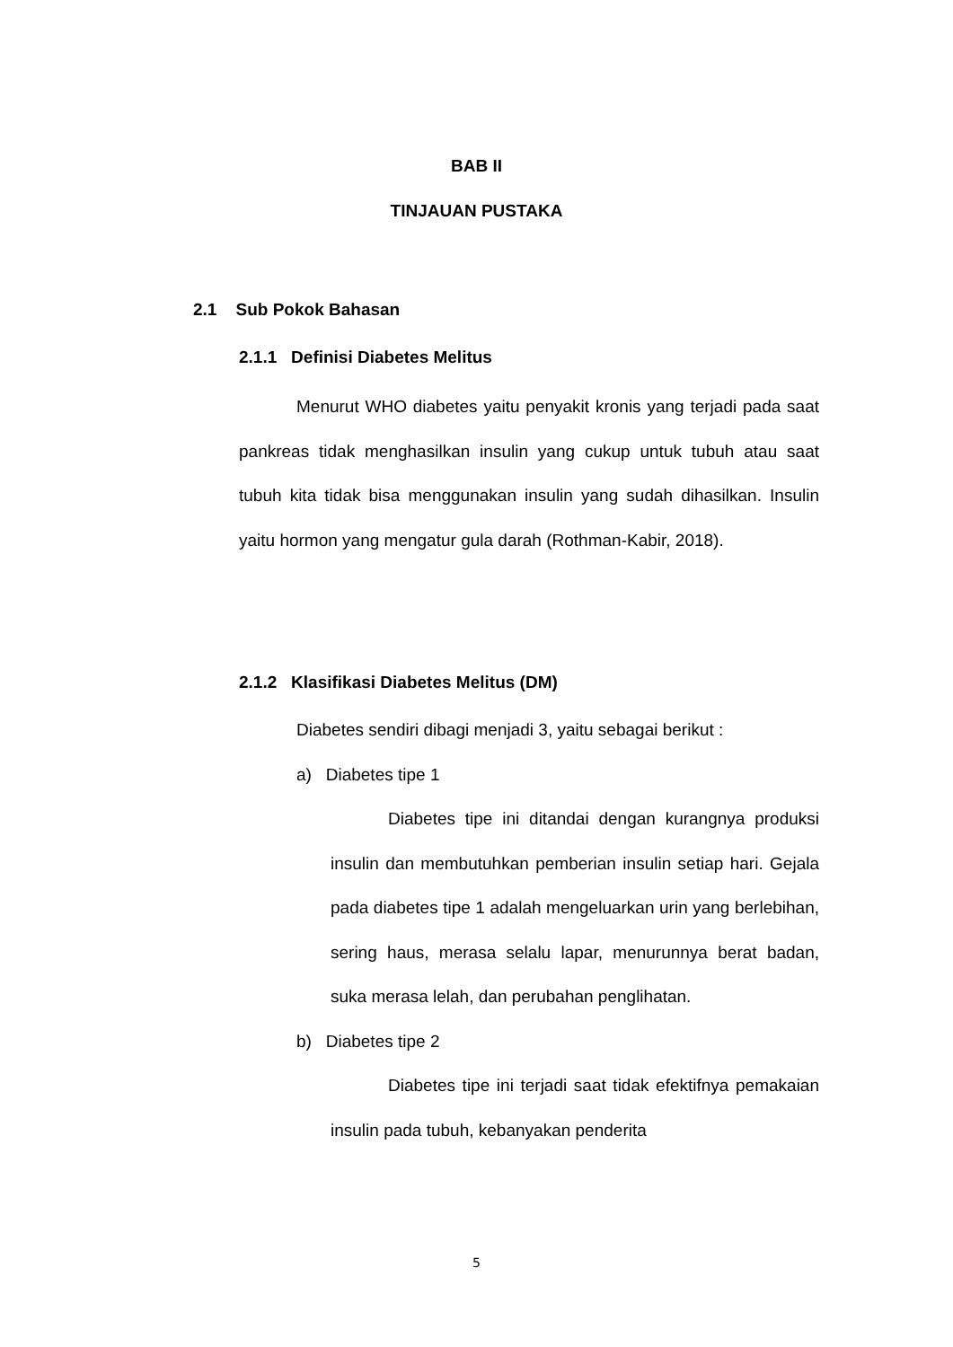BAB II
TINJAUAN PUSTAKA
2.1 Sub Pokok Bahasan
2.1.1 Definisi Diabetes Melitus
Menurut WHO diabetes yaitu penyakit kronis yang terjadi pada saat pankreas tidak menghasilkan insulin yang cukup untuk tubuh atau saat tubuh kita tidak bisa menggunakan insulin yang sudah dihasilkan. Insulin yaitu hormon yang mengatur gula darah (Rothman-Kabir, 2018).
2.1.2 Klasifikasi Diabetes Melitus (DM)
Diabetes sendiri dibagi menjadi 3, yaitu sebagai berikut :
a) Diabetes tipe 1
Diabetes tipe ini ditandai dengan kurangnya produksi insulin dan membutuhkan pemberian insulin setiap hari. Gejala pada diabetes tipe 1 adalah mengeluarkan urin yang berlebihan, sering haus, merasa selalu lapar, menurunnya berat badan, suka merasa lelah, dan perubahan penglihatan.
b) Diabetes tipe 2
Diabetes tipe ini terjadi saat tidak efektifnya pemakaian insulin pada tubuh, kebanyakan penderita
5